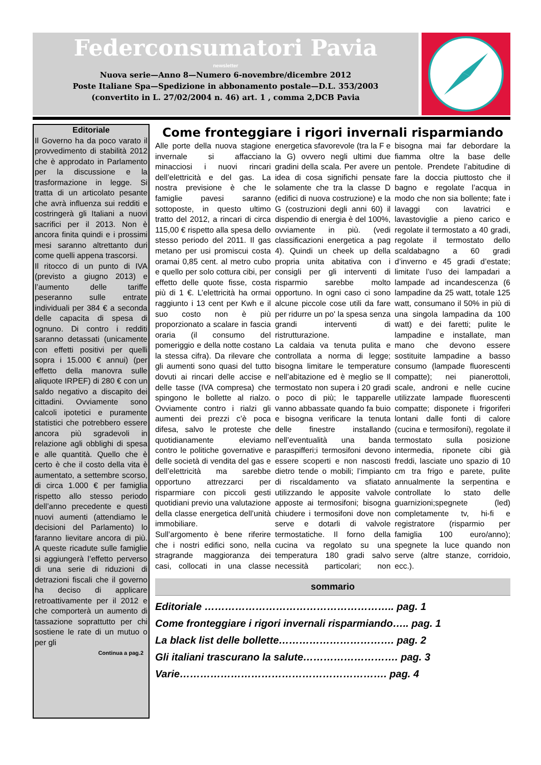Federconsumatori Pavia
newsletter
Nuova serie—Anno 8—Numero 6-novembre/dicembre 2012
Poste Italiane Spa—Spedizione in abbonamento postale—D.L. 353/2003
(convertito in L. 27/02/2004 n. 46) art. 1 , comma 2,DCB Pavia
Editoriale
Il Governo ha da poco varato il provvedimento di stabilità 2012 che è approdato in Parlamento per la discussione e la trasformazione in legge. Si tratta di un articolato pesante che avrà influenza sui redditi e costringerà gli Italiani a nuovi sacrifici per il 2013. Non è ancora finita quindi e i prossimi mesi saranno altrettanto duri come quelli appena trascorsi.
Il ritocco di un punto di IVA (previsto a giugno 2013) e l’aumento delle tariffe peseranno sulle entrate individuali per 384 € a seconda delle capacita di spesa di ognuno. Di contro i redditi saranno detassati (unicamente con effetti positivi per quelli sopra i 15.000 € annui) (per effetto della manovra sulle aliquote IRPEF) di 280 € con un saldo negativo a discapito dei cittadini. Ovviamente sono calcoli ipotetici e puramente statistici che potrebbero essere ancora più sgradevoli in relazione agli obblighi di spesa e alle quantità. Quello che è certo è che il costo della vita è aumentato, a settembre scorso, di circa 1.000 € per famiglia rispetto allo stesso periodo dell’anno precedente e questi nuovi aumenti (attendiamo le decisioni del Parlamento) lo faranno lievitare ancora di più. A queste ricadute sulle famiglie si aggiungerà l’effetto perverso di una serie di riduzioni di detrazioni fiscali che il governo ha deciso di applicare retroattivamente per il 2012 e che comporterà un aumento di tassazione soprattutto per chi sostiene le rate di un mutuo o per gli
Continua a pag.2
Come fronteggiare i rigori invernali risparmiando
Alle porte della nuova stagione invernale si affacciano minacciosi i nuovi rincari dell’elettricità e del gas. La nostra previsione è che le famiglie pavesi saranno sottoposte, in questo ultimo tratto del 2012, a rincari di circa 115,00 € rispetto alla spesa dello stesso periodo del 2011. Il gas metano per usi promiscui costa oramai 0,85 cent. al metro cubo e quello per solo cottura cibi, per effetto delle quote fisse, costa più di 1 €. L’elettricità ha ormai raggiunto i 13 cent per Kwh e il suo costo non è più proporzionato a scalare in fascia oraria (il consumo del pomeriggio e della notte costano la stessa cifra). Da rilevare che gli aumenti sono quasi del tutto dovuti ai rincari delle accise e delle tasse (IVA compresa) che spingono le bollette al rialzo. Ovviamente contro i rialzi gli aumenti dei prezzi c’è poca difesa, salvo le proteste che quotidianamente eleviamo contro le politiche governative e delle società di vendita del gas e dell’elettricità ma sarebbe opportuno attrezzarci per risparmiare con piccoli gesti quotidiani previo una valutazione della classe energetica dell’unità immobiliare.
Sull’argomento è bene riferire che i nostri edifici sono, nella stragrande maggioranza dei casi, collocati in una classe energetica sfavorevole (tra la F e la G) ovvero negli ultimi due gradini della scala. Per avere un idea di cosa significhi pensate solamente che tra la classe D (edifici di nuova costruzione) e la G (costruzioni degli anni 60) il dispendio di energia è del 100%, ovviamente in più. (vedi classificazioni energetica a pag 4). Quindi un cheek up della propria unita abitativa con i consigli per gli interventi di risparmio sarebbe molto opportuno. In ogni caso ci sono alcune piccole cose utili da fare per ridurre un po' la spesa senza grandi interventi di ristrutturazione.
La caldaia va tenuta pulita e controllata a norma di legge; bisogna limitare le temperature nell’abitazione ed è meglio se Il termostato non supera i 20 gradi o poco di più; le tapparelle vanno abbassate quando fa buio e bisogna verificare la tenuta delle finestre installando nell’eventualità una banda paraspifferi;i termosifoni devono essere scoperti e non nascosti dietro tende o mobili; l’impianto di riscaldamento va sfiatato utilizzando le apposite valvole apposte ai termosifoni; bisogna chiudere i termosifoni dove non serve e dotarli di valvole termostatiche. Il forno della cucina va regolato su una temperatura 180 gradi salvo necessità particolari; non bisogna mai far debordare la fiamma oltre la base delle pentole. Prendete l’abitudine di fare la doccia piuttosto che il bagno e regolate l’acqua in modo che non sia bollente; fate i lavaggi con lavatrici e lavastoviglie a pieno carico e regolate il termostato a 40 gradi, regolate il termostato dello scaldabagno a 60 gradi d’inverno e 45 gradi d’estate; limitate l’uso dei lampadari a lampade ad incandescenza (6 lampadine da 25 watt, totale 125 watt, consumano il 50% in più di una singola lampadina da 100 watt) e dei faretti; pulite le lampadine e installate, man mano che devono essere sostituite lampadine a basso consumo (lampade fluorescenti compatte); nei pianerottoli, scale, androni e nelle cucine utilizzate lampade fluorescenti compatte; disponete i frigoriferi lontani dalle fonti di calore (cucina e termosifoni), regolate il termostato sulla posizione intermedia, riponete cibi già freddi, lasciate uno spazio di 10 cm tra frigo e parete, pulite annualmente la serpentina e controllate lo stato delle guarnizioni;spegnete (led) completamente tv, hi-fi e registratore (risparmio per famiglia 100 euro/anno); spegnete la luce quando non serve (altre stanze, corridoio, ecc.).
sommario
Editoriale ……………………………………………….. pag. 1
Come fronteggiare i rigori invernali risparmiando….. pag. 1
La black list delle bollette……………………………. pag. 2
Gli italiani trascurano la salute………………………. pag. 3
Varie……………………………………………………. pag. 4